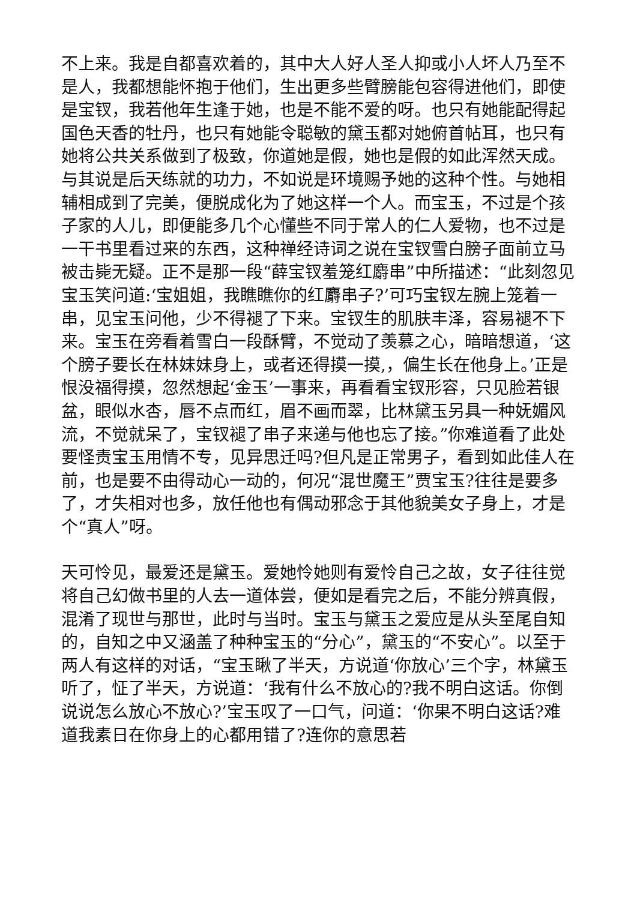不上来。我是自都喜欢着的，其中大人好人圣人抑或小人坏人乃至不是人，我都想能怀抱于他们，生出更多些臂膀能包容得进他们，即使是宝钗，我若他年生逢于她，也是不能不爱的呀。也只有她能配得起国色天香的牡丹，也只有她能令聪敏的黛玉都对她俯首帖耳，也只有她将公共关系做到了极致，你道她是假，她也是假的如此浑然天成。与其说是后天练就的功力，不如说是环境赐予她的这种个性。与她相辅相成到了完美，便脱成化为了她这样一个人。而宝玉，不过是个孩子家的人儿，即便能多几个心懂些不同于常人的仁人爱物，也不过是一干书里看过来的东西，这种禅经诗词之说在宝钗雪白膀子面前立马被击毙无疑。正不是那一段“薛宝钗羞笼红麝串”中所描述：“此刻忽见宝玉笑问道:‘宝姐姐，我瞧瞧你的红麝串子?’可巧宝钗左腕上笼着一串，见宝玉问他，少不得褪了下来。宝钗生的肌肤丰泽，容易褪不下来。宝玉在旁看着雪白一段酥臂，不觉动了羡慕之心，暗暗想道，‘这个膀子要长在林妹妹身上，或者还得摸一摸,，偏生长在他身上。’正是恨没福得摸，忽然想起‘金玉’一事来，再看看宝钗形容，只见脸若银盆，眼似水杏，唇不点而红，眉不画而翠，比林黛玉另具一种妩媚风流，不觉就呆了，宝钗褪了串子来递与他也忘了接。”你难道看了此处要怪责宝玉用情不专，见异思迁吗?但凡是正常男子，看到如此佳人在前，也是要不由得动心一动的，何况“混世魔王”贾宝玉?往往是要多了，才失相对也多，放任他也有偶动邪念于其他貌美女子身上，才是个“真人”呀。
天可怜见，最爱还是黛玉。爱她怜她则有爱怜自己之故，女子往往觉将自己幻做书里的人去一道体尝，便如是看完之后，不能分辨真假，混淆了现世与那世，此时与当时。宝玉与黛玉之爱应是从头至尾自知的，自知之中又涵盖了种种宝玉的“分心”，黛玉的“不安心”。以至于两人有这样的对话，“宝玉瞅了半天，方说道‘你放心’三个字，林黛玉听了，怔了半天，方说道：‘我有什么不放心的?我不明白这话。你倒说说怎么放心不放心?’宝玉叹了一口气，问道：‘你果不明白这话?难道我素日在你身上的心都用错了?连你的意思若